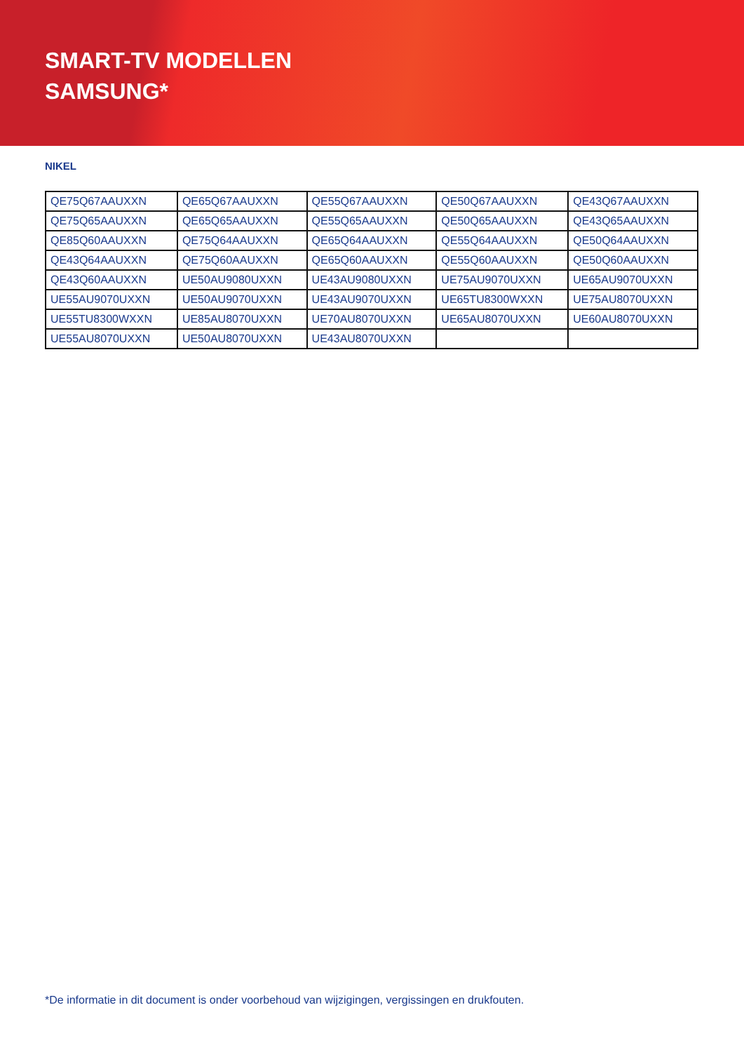SMART-TV MODELLEN
SAMSUNG*
NIKEL
| QE75Q67AAUXXN | QE65Q67AAUXXN | QE55Q67AAUXXN | QE50Q67AAUXXN | QE43Q67AAUXXN |
| QE75Q65AAUXXN | QE65Q65AAUXXN | QE55Q65AAUXXN | QE50Q65AAUXXN | QE43Q65AAUXXN |
| QE85Q60AAUXXN | QE75Q64AAUXXN | QE65Q64AAUXXN | QE55Q64AAUXXN | QE50Q64AAUXXN |
| QE43Q64AAUXXN | QE75Q60AAUXXN | QE65Q60AAUXXN | QE55Q60AAUXXN | QE50Q60AAUXXN |
| QE43Q60AAUXXN | UE50AU9080UXXN | UE43AU9080UXXN | UE75AU9070UXXN | UE65AU9070UXXN |
| UE55AU9070UXXN | UE50AU9070UXXN | UE43AU9070UXXN | UE65TU8300WXXN | UE75AU8070UXXN |
| UE55TU8300WXXN | UE85AU8070UXXN | UE70AU8070UXXN | UE65AU8070UXXN | UE60AU8070UXXN |
| UE55AU8070UXXN | UE50AU8070UXXN | UE43AU8070UXXN | | |
*De informatie in dit document is onder voorbehoud van wijzigingen, vergissingen en drukfouten.